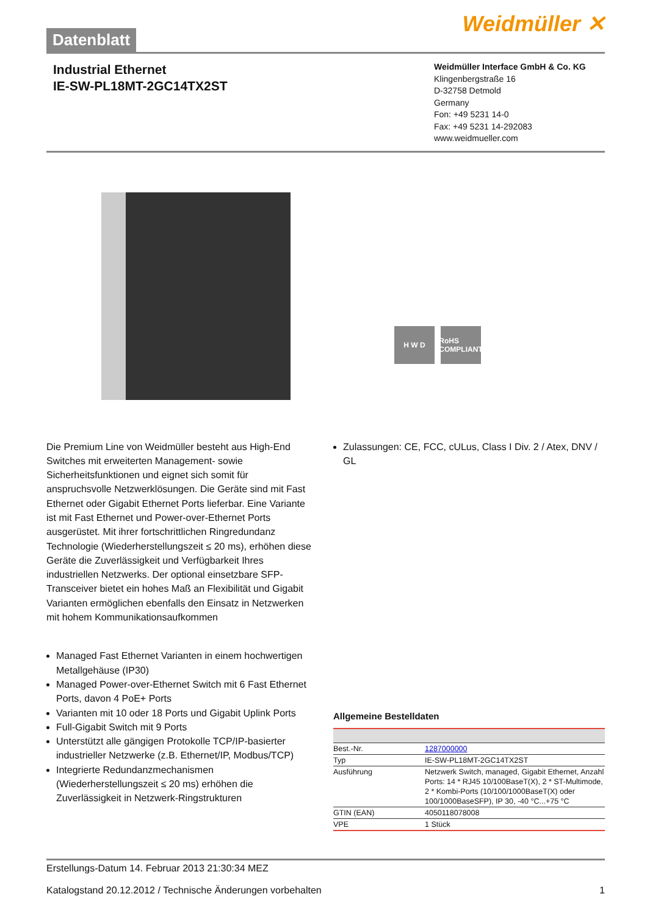Datenblatt
Weidmüller ✕
Industrial Ethernet
IE-SW-PL18MT-2GC14TX2ST
Weidmüller Interface GmbH & Co. KG
Klingenbergstraße 16
D-32758 Detmold
Germany
Fon: +49 5231 14-0
Fax: +49 5231 14-292083
www.weidmueller.com
H W D RoHS COMPLIANT
Die Premium Line von Weidmüller besteht aus High-End Switches mit erweiterten Management- sowie Sicherheitsfunktionen und eignet sich somit für anspruchsvolle Netzwerklösungen. Die Geräte sind mit Fast Ethernet oder Gigabit Ethernet Ports lieferbar. Eine Variante ist mit Fast Ethernet und Power-over-Ethernet Ports ausgerüstet. Mit ihrer fortschrittlichen Ringredundanz Technologie (Wiederherstellungszeit ≤ 20 ms), erhöhen diese Geräte die Zuverlässigkeit und Verfügbarkeit Ihres industriellen Netzwerks. Der optional einsetzbare SFP-Transceiver bietet ein hohes Maß an Flexibilität und Gigabit Varianten ermöglichen ebenfalls den Einsatz in Netzwerken mit hohem Kommunikationsaufkommen
Managed Fast Ethernet Varianten in einem hochwertigen Metallgehäuse (IP30)
Managed Power-over-Ethernet Switch mit 6 Fast Ethernet Ports, davon 4 PoE+ Ports
Varianten mit 10 oder 18 Ports und Gigabit Uplink Ports
Full-Gigabit Switch mit 9 Ports
Unterstützt alle gängigen Protokolle TCP/IP-basierter industrieller Netzwerke (z.B. Ethernet/IP, Modbus/TCP)
Integrierte Redundanzmechanismen (Wiederherstellungszeit ≤ 20 ms) erhöhen die Zuverlässigkeit in Netzwerk-Ringstrukturen
Zulassungen: CE, FCC, cULus, Class I Div. 2 / Atex, DNV / GL
Allgemeine Bestelldaten
| Best.-Nr. | 1287000000 |
| Typ | IE-SW-PL18MT-2GC14TX2ST |
| Ausführung | Netzwerk Switch, managed, Gigabit Ethernet, Anzahl Ports: 14 * RJ45 10/100BaseT(X), 2 * ST-Multimode, 2 * Kombi-Ports (10/100/1000BaseT(X) oder 100/1000BaseSFP), IP 30, -40 °C...+75 °C |
| GTIN (EAN) | 4050118078008 |
| VPE | 1 Stück |
Erstellungs-Datum 14. Februar 2013 21:30:34 MEZ
Katalogstand 20.12.2012 / Technische Änderungen vorbehalten 1